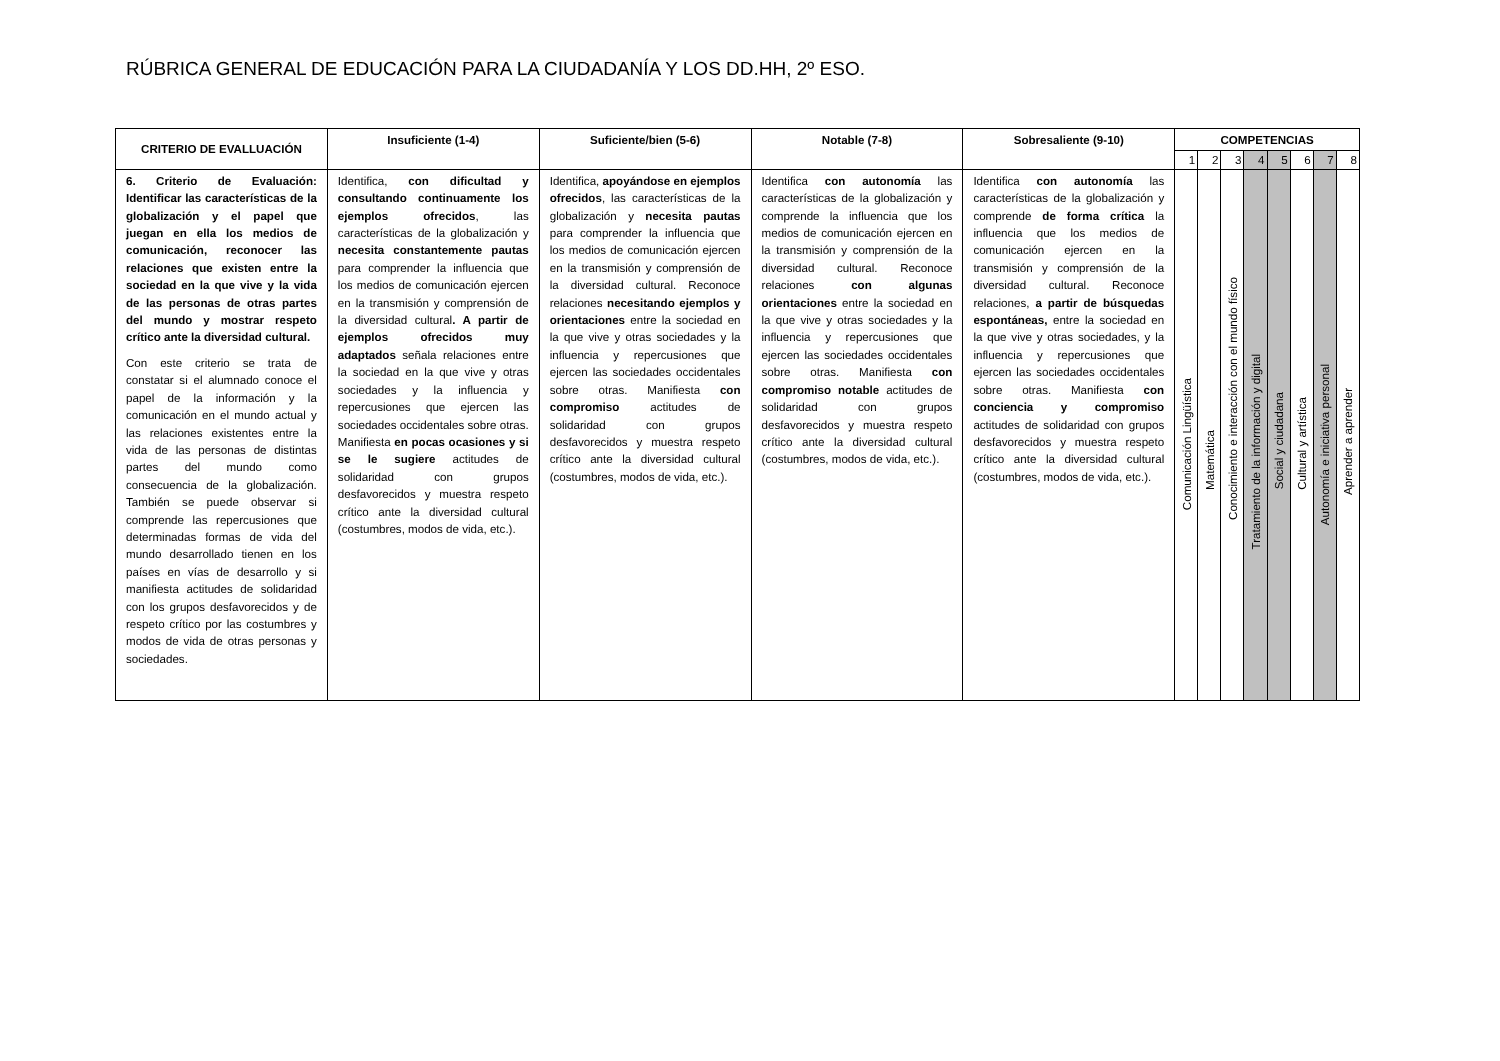RÚBRICA GENERAL DE EDUCACIÓN PARA LA CIUDADANÍA Y LOS DD.HH, 2º ESO.
| CRITERIO DE EVALLUACIÓN | Insuficiente (1-4) | Suficiente/bien (5-6) | Notable (7-8) | Sobresaliente (9-10) | COMPETENCIAS | | | | | | | |
| --- | --- | --- | --- | --- | --- | --- | --- | --- | --- | --- | --- | --- |
| | | | | | 1 | 2 | 3 | 4 | 5 | 6 | 7 | 8 |
| 6. Criterio de Evaluación: Identificar las características de la globalización y el papel que juegan en ella los medios de comunicación, reconocer las relaciones que existen entre la sociedad en la que vive y la vida de las personas de otras partes del mundo y mostrar respeto crítico ante la diversidad cultural. Con este criterio se trata de constatar si el alumnado conoce el papel de la información y la comunicación en el mundo actual y las relaciones existentes entre la vida de las personas de distintas partes del mundo como consecuencia de la globalización. También se puede observar si comprende las repercusiones que determinadas formas de vida del mundo desarrollado tienen en los países en vías de desarrollo y si manifiesta actitudes de solidaridad con los grupos desfavorecidos y de respeto crítico por las costumbres y modos de vida de otras personas y sociedades. | Identifica, con dificultad y consultando continuamente los ejemplos ofrecidos , las características de la globalización y necesita constantemente pautas para comprender la influencia que los medios de comunicación ejercen en la transmisión y comprensión de la diversidad cultural . A partir de ejemplos ofrecidos muy adaptados señala relaciones entre la sociedad en la que vive y otras sociedades y la influencia y repercusiones que ejercen las sociedades occidentales sobre otras. Manifiesta en pocas ocasiones y si se le sugiere actitudes de solidaridad con grupos desfavorecidos y muestra respeto crítico ante la diversidad cultural (costumbres, modos de vida, etc.). | Identifica, apoyándose en ejemplos ofrecidos , las características de la globalización y necesita pautas para comprender la influencia que los medios de comunicación ejercen en la transmisión y comprensión de la diversidad cultural. Reconoce relaciones necesitando ejemplos y orientaciones entre la sociedad en la que vive y otras sociedades y la influencia y repercusiones que ejercen las sociedades occidentales sobre otras. Manifiesta con compromiso actitudes de solidaridad con grupos desfavorecidos y muestra respeto crítico ante la diversidad cultural (costumbres, modos de vida, etc.). | Identifica con autonomía las características de la globalización y comprende la influencia que los medios de comunicación ejercen en la transmisión y comprensión de la diversidad cultural. Reconoce relaciones con algunas orientaciones entre la sociedad en la que vive y otras sociedades y la influencia y repercusiones que ejercen las sociedades occidentales sobre otras. Manifiesta con compromiso notable actitudes de solidaridad con grupos desfavorecidos y muestra respeto crítico ante la diversidad cultural (costumbres, modos de vida, etc.). | Identifica con autonomía las características de la globalización y comprende de forma crítica la influencia que los medios de comunicación ejercen en la transmisión y comprensión de la diversidad cultural. Reconoce relaciones, a partir de búsquedas espontáneas, entre la sociedad en la que vive y otras sociedades, y la influencia y repercusiones que ejercen las sociedades occidentales sobre otras. Manifiesta con conciencia y compromiso actitudes de solidaridad con grupos desfavorecidos y muestra respeto crítico ante la diversidad cultural (costumbres, modos de vida, etc.). | Comunicación Lingüística | Matemática | Conocimiento e interacción con el mundo físico | Tratamiento de la información y digital | Social y ciudadana | Cultural y artística | Autonomía e iniciativa personal | Aprender a aprender |